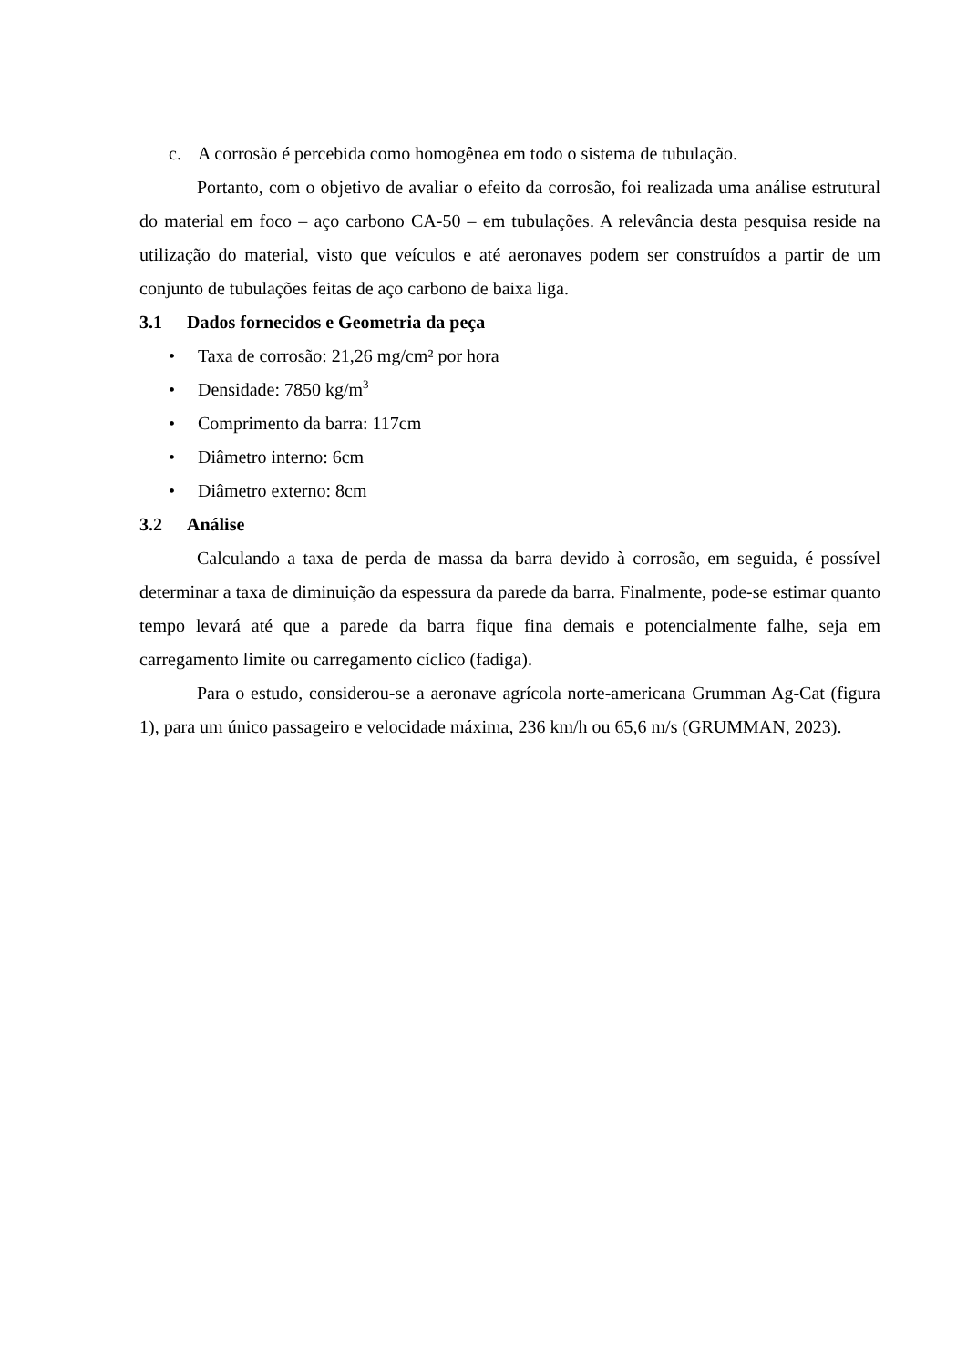c. A corrosão é percebida como homogênea em todo o sistema de tubulação.
Portanto, com o objetivo de avaliar o efeito da corrosão, foi realizada uma análise estrutural do material em foco – aço carbono CA-50 – em tubulações. A relevância desta pesquisa reside na utilização do material, visto que veículos e até aeronaves podem ser construídos a partir de um conjunto de tubulações feitas de aço carbono de baixa liga.
3.1 Dados fornecidos e Geometria da peça
• Taxa de corrosão: 21,26 mg/cm² por hora
• Densidade: 7850 kg/m<sup>3</sup>
• Comprimento da barra: 117cm
• Diâmetro interno: 6cm
• Diâmetro externo: 8cm
3.2 Análise
Calculando a taxa de perda de massa da barra devido à corrosão, em seguida, é possível determinar a taxa de diminuição da espessura da parede da barra. Finalmente, pode-se estimar quanto tempo levará até que a parede da barra fique fina demais e potencialmente falhe, seja em carregamento limite ou carregamento cíclico (fadiga).
Para o estudo, considerou-se a aeronave agrícola norte-americana Grumman Ag-Cat (figura 1), para um único passageiro e velocidade máxima, 236 km/h ou 65,6 m/s (GRUMMAN, 2023).